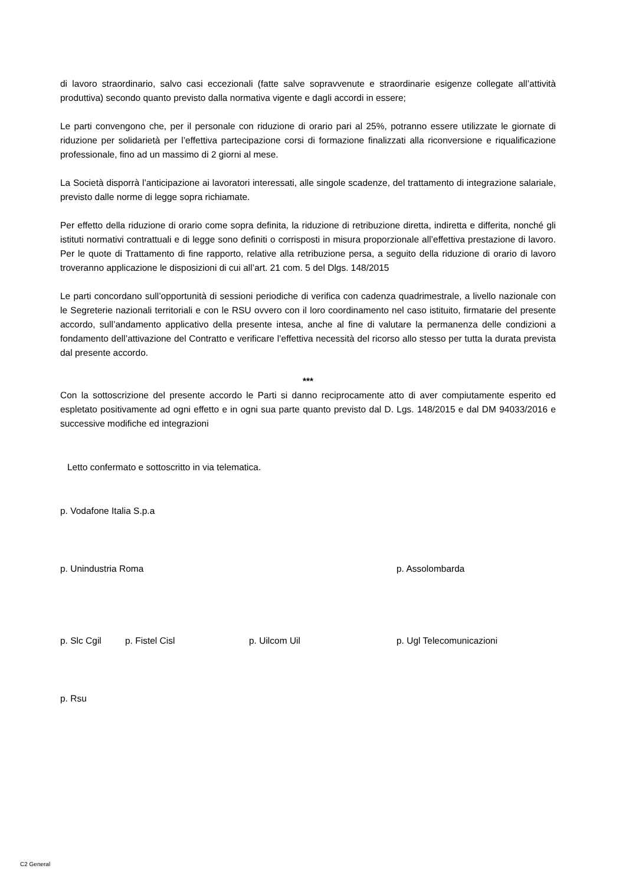di lavoro straordinario, salvo casi eccezionali (fatte salve sopravvenute e straordinarie esigenze collegate all’attività produttiva) secondo quanto previsto dalla normativa vigente e dagli accordi in essere;
Le parti convengono che, per il personale con riduzione di orario pari al 25%, potranno essere utilizzate le giornate di riduzione per solidarietà per l’effettiva partecipazione corsi di formazione finalizzati alla riconversione e riqualificazione professionale, fino ad un massimo di 2 giorni al mese.
La Società disporrà l’anticipazione ai lavoratori interessati, alle singole scadenze, del trattamento di integrazione salariale, previsto dalle norme di legge sopra richiamate.
Per effetto della riduzione di orario come sopra definita, la riduzione di retribuzione diretta, indiretta e differita, nonché gli istituti normativi contrattuali e di legge sono definiti o corrisposti in misura proporzionale all’effettiva prestazione di lavoro. Per le quote di Trattamento di fine rapporto, relative alla retribuzione persa, a seguito della riduzione di orario di lavoro troveranno applicazione le disposizioni di cui all’art. 21 com. 5 del Dlgs. 148/2015
Le parti concordano sull’opportunità di sessioni periodiche di verifica con cadenza quadrimestrale, a livello nazionale con le Segreterie nazionali territoriali e con le RSU ovvero con il loro coordinamento nel caso istituito, firmatarie del presente accordo, sull’andamento applicativo della presente intesa, anche al fine di valutare la permanenza delle condizioni a fondamento dell’attivazione del Contratto e verificare l’effettiva necessità del ricorso allo stesso per tutta la durata prevista dal presente accordo.
***
Con la sottoscrizione del presente accordo le Parti si danno reciprocamente atto di aver compiutamente esperito ed espletato positivamente ad ogni effetto e in ogni sua parte quanto previsto dal D. Lgs. 148/2015 e dal DM 94033/2016 e successive modifiche ed integrazioni
Letto confermato e sottoscritto in via telematica.
p. Vodafone Italia S.p.a
p. Unindustria Roma p. Assolombarda
p. Slc Cgil p. Fistel Cisl p. Uilcom Uil p. Ugl Telecomunicazioni
p. Rsu
C2 General